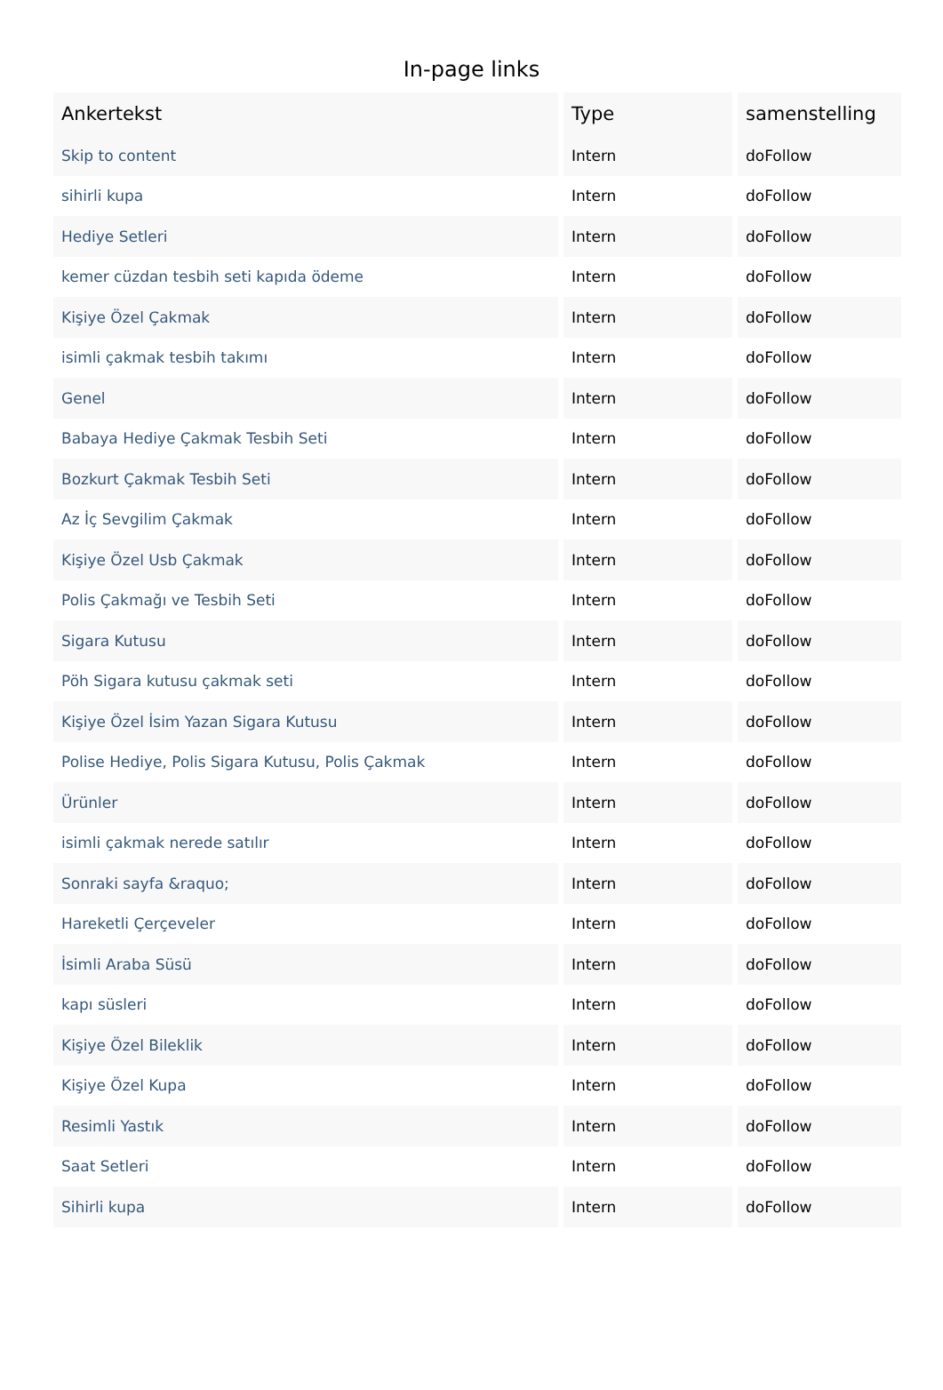In-page links
| Ankertekst | Type | samenstelling |
| --- | --- | --- |
| Skip to content | Intern | doFollow |
| sihirli kupa | Intern | doFollow |
| Hediye Setleri | Intern | doFollow |
| kemer cüzdan tesbih seti kapıda ödeme | Intern | doFollow |
| Kişiye Özel Çakmak | Intern | doFollow |
| isimli çakmak tesbih takımı | Intern | doFollow |
| Genel | Intern | doFollow |
| Babaya Hediye Çakmak Tesbih Seti | Intern | doFollow |
| Bozkurt Çakmak Tesbih Seti | Intern | doFollow |
| Az İç Sevgilim Çakmak | Intern | doFollow |
| Kişiye Özel Usb Çakmak | Intern | doFollow |
| Polis Çakmağı ve Tesbih Seti | Intern | doFollow |
| Sigara Kutusu | Intern | doFollow |
| Pöh Sigara kutusu çakmak seti | Intern | doFollow |
| Kişiye Özel İsim Yazan Sigara Kutusu | Intern | doFollow |
| Polise Hediye, Polis Sigara Kutusu, Polis Çakmak | Intern | doFollow |
| Ürünler | Intern | doFollow |
| isimli çakmak nerede satılır | Intern | doFollow |
| Sonraki sayfa &raquo; | Intern | doFollow |
| Hareketli Çerçeveler | Intern | doFollow |
| İsimli Araba Süsü | Intern | doFollow |
| kapı süsleri | Intern | doFollow |
| Kişiye Özel Bileklik | Intern | doFollow |
| Kişiye Özel Kupa | Intern | doFollow |
| Resimli Yastık | Intern | doFollow |
| Saat Setleri | Intern | doFollow |
| Sihirli kupa | Intern | doFollow |